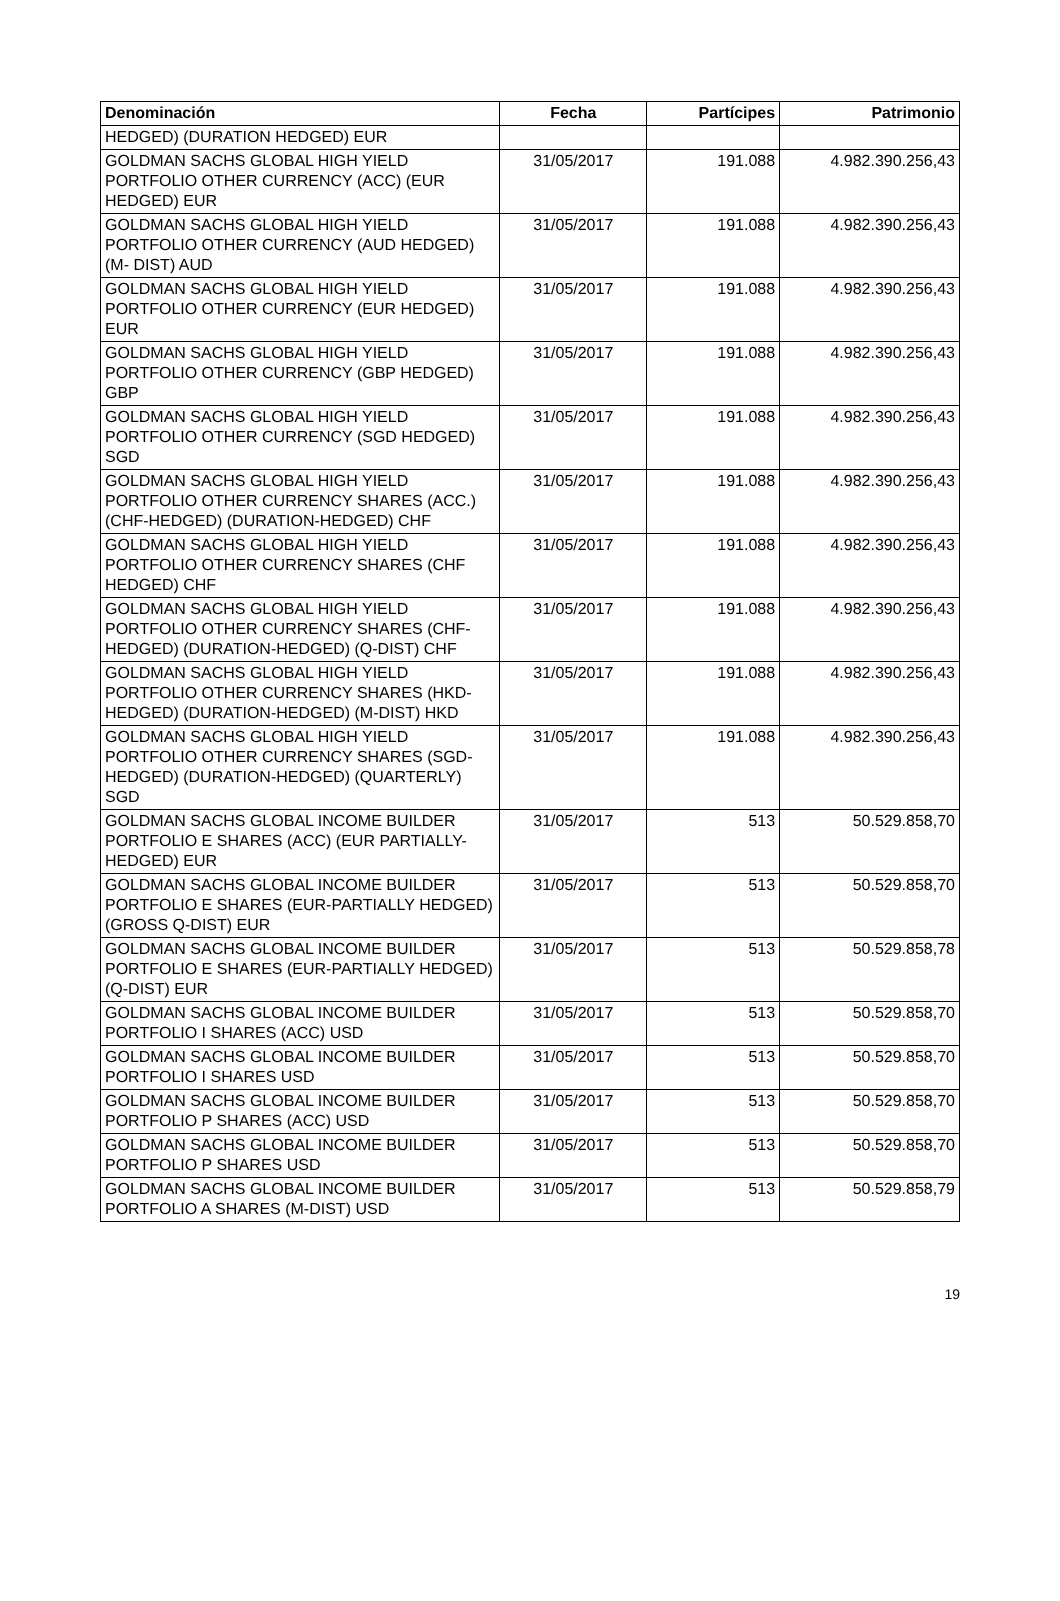| Denominación | Fecha | Partícipes | Patrimonio |
| --- | --- | --- | --- |
| HEDGED) (DURATION HEDGED) EUR | | | |
| GOLDMAN SACHS GLOBAL HIGH YIELD PORTFOLIO OTHER CURRENCY (ACC) (EUR HEDGED) EUR | 31/05/2017 | 191.088 | 4.982.390.256,43 |
| GOLDMAN SACHS GLOBAL HIGH YIELD PORTFOLIO OTHER CURRENCY (AUD HEDGED)(M- DIST) AUD | 31/05/2017 | 191.088 | 4.982.390.256,43 |
| GOLDMAN SACHS GLOBAL HIGH YIELD PORTFOLIO OTHER CURRENCY (EUR HEDGED) EUR | 31/05/2017 | 191.088 | 4.982.390.256,43 |
| GOLDMAN SACHS GLOBAL HIGH YIELD PORTFOLIO OTHER CURRENCY (GBP HEDGED) GBP | 31/05/2017 | 191.088 | 4.982.390.256,43 |
| GOLDMAN SACHS GLOBAL HIGH YIELD PORTFOLIO OTHER CURRENCY (SGD HEDGED) SGD | 31/05/2017 | 191.088 | 4.982.390.256,43 |
| GOLDMAN SACHS GLOBAL HIGH YIELD PORTFOLIO OTHER CURRENCY SHARES (ACC.) (CHF-HEDGED) (DURATION-HEDGED) CHF | 31/05/2017 | 191.088 | 4.982.390.256,43 |
| GOLDMAN SACHS GLOBAL HIGH YIELD PORTFOLIO OTHER CURRENCY SHARES (CHF HEDGED) CHF | 31/05/2017 | 191.088 | 4.982.390.256,43 |
| GOLDMAN SACHS GLOBAL HIGH YIELD PORTFOLIO OTHER CURRENCY SHARES (CHF-HEDGED) (DURATION-HEDGED) (Q-DIST) CHF | 31/05/2017 | 191.088 | 4.982.390.256,43 |
| GOLDMAN SACHS GLOBAL HIGH YIELD PORTFOLIO OTHER CURRENCY SHARES (HKD-HEDGED) (DURATION-HEDGED) (M-DIST) HKD | 31/05/2017 | 191.088 | 4.982.390.256,43 |
| GOLDMAN SACHS GLOBAL HIGH YIELD PORTFOLIO OTHER CURRENCY SHARES (SGD-HEDGED) (DURATION-HEDGED) (QUARTERLY) SGD | 31/05/2017 | 191.088 | 4.982.390.256,43 |
| GOLDMAN SACHS GLOBAL INCOME BUILDER PORTFOLIO E SHARES (ACC) (EUR PARTIALLY-HEDGED) EUR | 31/05/2017 | 513 | 50.529.858,70 |
| GOLDMAN SACHS GLOBAL INCOME BUILDER PORTFOLIO E SHARES (EUR-PARTIALLY HEDGED) (GROSS Q-DIST) EUR | 31/05/2017 | 513 | 50.529.858,70 |
| GOLDMAN SACHS GLOBAL INCOME BUILDER PORTFOLIO E SHARES (EUR-PARTIALLY HEDGED) (Q-DIST) EUR | 31/05/2017 | 513 | 50.529.858,78 |
| GOLDMAN SACHS GLOBAL INCOME BUILDER PORTFOLIO I SHARES (ACC) USD | 31/05/2017 | 513 | 50.529.858,70 |
| GOLDMAN SACHS GLOBAL INCOME BUILDER PORTFOLIO I SHARES USD | 31/05/2017 | 513 | 50.529.858,70 |
| GOLDMAN SACHS GLOBAL INCOME BUILDER PORTFOLIO P SHARES (ACC) USD | 31/05/2017 | 513 | 50.529.858,70 |
| GOLDMAN SACHS GLOBAL INCOME BUILDER PORTFOLIO P SHARES USD | 31/05/2017 | 513 | 50.529.858,70 |
| GOLDMAN SACHS GLOBAL INCOME BUILDER PORTFOLIO A SHARES (M-DIST) USD | 31/05/2017 | 513 | 50.529.858,79 |
19